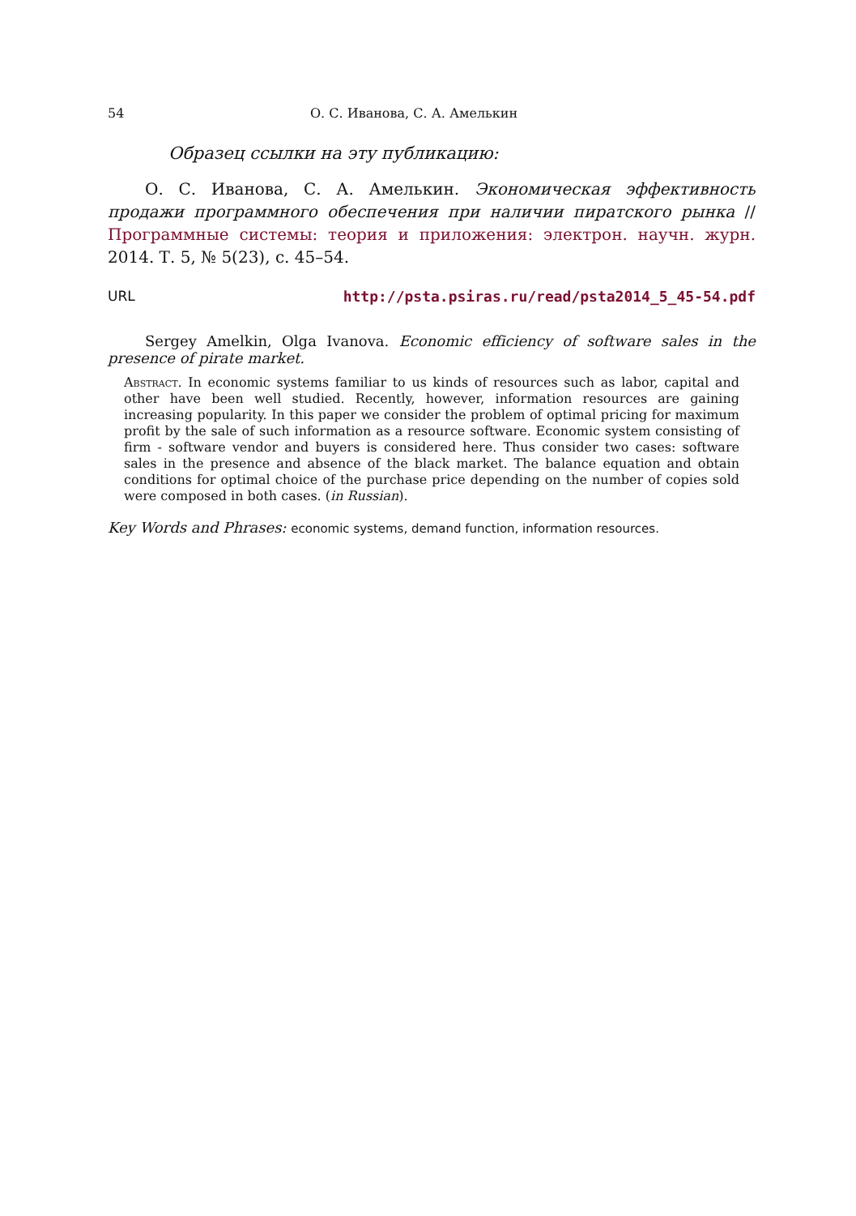54 О. С. Иванова, С. А. Амелькин
Образец ссылки на эту публикацию:
О. С. Иванова, С. А. Амелькин. Экономическая эффективность продажи программного обеспечения при наличии пиратского рынка // Программные системы: теория и приложения: электрон. научн. журн. 2014. Т. 5, № 5(23), с. 45–54.
URL http://psta.psiras.ru/read/psta2014_5_45-54.pdf
Sergey Amelkin, Olga Ivanova. Economic efficiency of software sales in the presence of pirate market.
Abstract. In economic systems familiar to us kinds of resources such as labor, capital and other have been well studied. Recently, however, information resources are gaining increasing popularity. In this paper we consider the problem of optimal pricing for maximum profit by the sale of such information as a resource software. Economic system consisting of firm - software vendor and buyers is considered here. Thus consider two cases: software sales in the presence and absence of the black market. The balance equation and obtain conditions for optimal choice of the purchase price depending on the number of copies sold were composed in both cases. (in Russian).
Key Words and Phrases: economic systems, demand function, information resources.